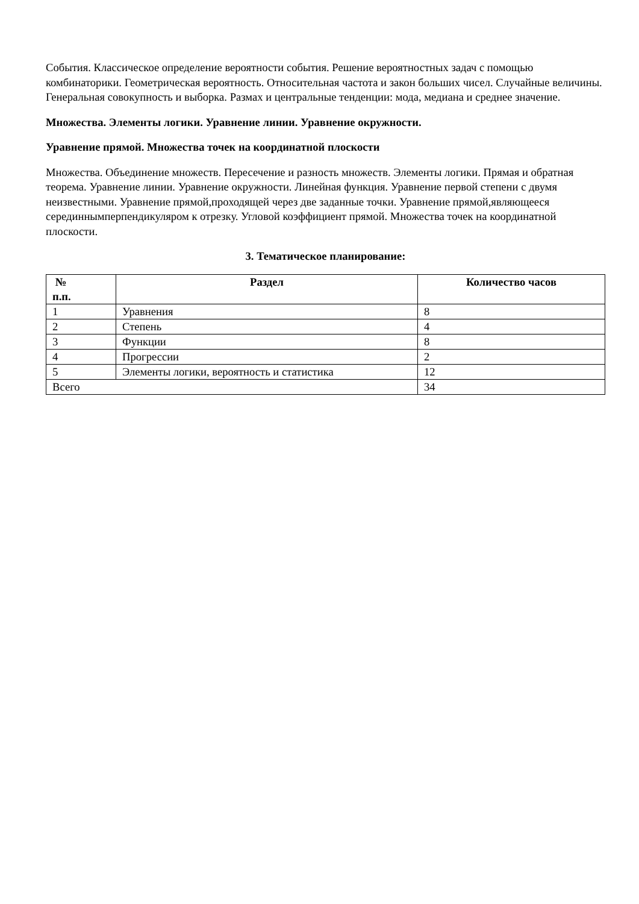События. Классическое определение вероятности события. Решение вероятностных задач с помощью комбинаторики. Геометрическая вероятность. Относительная частота и закон больших чисел. Случайные величины. Генеральная совокупность и выборка. Размах и центральные тенденции: мода, медиана и среднее значение.
Множества. Элементы логики. Уравнение линии. Уравнение окружности.
Уравнение прямой. Множества точек на координатной плоскости
Множества. Объединение множеств. Пересечение и разность множеств. Элементы логики. Прямая и обратная теорема. Уравнение линии. Уравнение окружности. Линейная функция. Уравнение первой степени с двумя неизвестными. Уравнение прямой,проходящей через две заданные точки. Уравнение прямой,являющееся серединнымперпендикуляром к отрезку. Угловой коэффициент прямой. Множества точек на координатной плоскости.
3. Тематическое планирование:
| № п.п. | Раздел | Количество часов |
| --- | --- | --- |
| 1 | Уравнения | 8 |
| 2 | Степень | 4 |
| 3 | Функции | 8 |
| 4 | Прогрессии | 2 |
| 5 | Элементы логики, вероятность и статистика | 12 |
| Всего | | 34 |